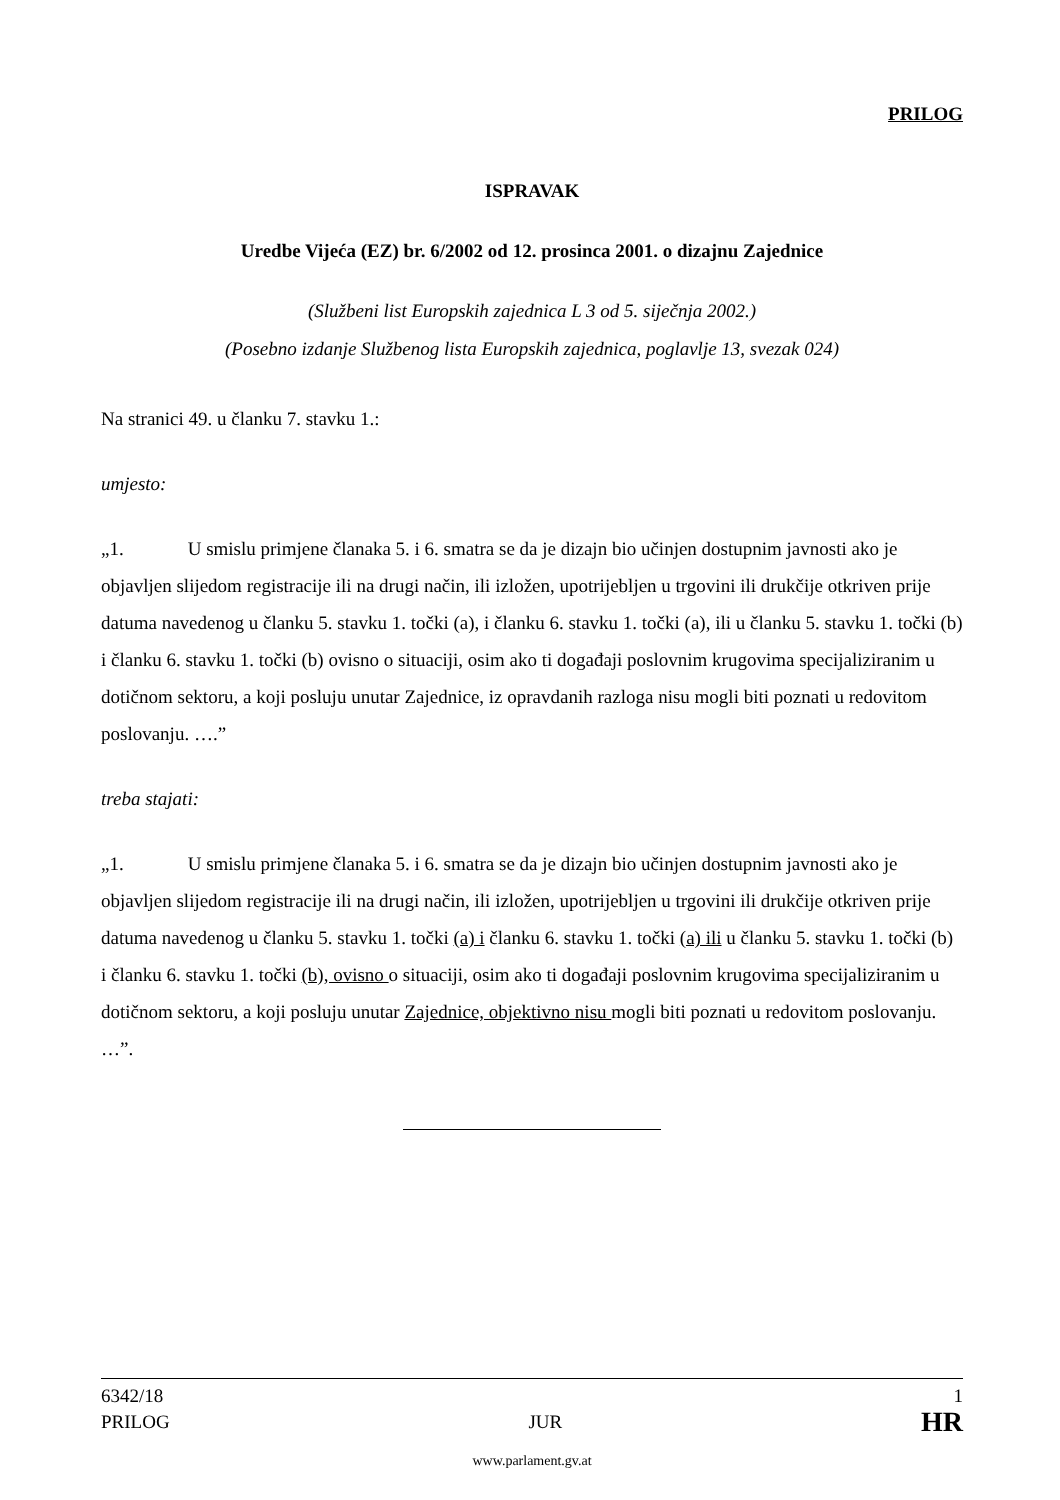PRILOG
ISPRAVAK
Uredbe Vijeća (EZ) br. 6/2002 od 12. prosinca 2001. o dizajnu Zajednice
(Službeni list Europskih zajednica L 3 od 5. siječnja 2002.)
(Posebno izdanje Službenog lista Europskih zajednica, poglavlje 13, svezak 024)
Na stranici 49. u članku 7. stavku 1.:
umjesto:
„1. U smislu primjene članaka 5. i 6. smatra se da je dizajn bio učinjen dostupnim javnosti ako je objavljen slijedom registracije ili na drugi način, ili izložen, upotrijebljen u trgovini ili drukčije otkriven prije datuma navedenog u članku 5. stavku 1. točki (a), i članku 6. stavku 1. točki (a), ili u članku 5. stavku 1. točki (b) i članku 6. stavku 1. točki (b) ovisno o situaciji, osim ako ti događaji poslovnim krugovima specijaliziranim u dotičnom sektoru, a koji posluju unutar Zajednice, iz opravdanih razloga nisu mogli biti poznati u redovitom poslovanju. ….”
treba stajati:
„1. U smislu primjene članaka 5. i 6. smatra se da je dizajn bio učinjen dostupnim javnosti ako je objavljen slijedom registracije ili na drugi način, ili izložen, upotrijebljen u trgovini ili drukčije otkriven prije datuma navedenog u članku 5. stavku 1. točki (a) i članku 6. stavku 1. točki (a) ili u članku 5. stavku 1. točki (b) i članku 6. stavku 1. točki (b), ovisno o situaciji, osim ako ti događaji poslovnim krugovima specijaliziranim u dotičnom sektoru, a koji posluju unutar Zajednice, objektivno nisu mogli biti poznati u redovitom poslovanju. …”.
6342/18 1
PRILOG JUR HR
www.parlament.gv.at